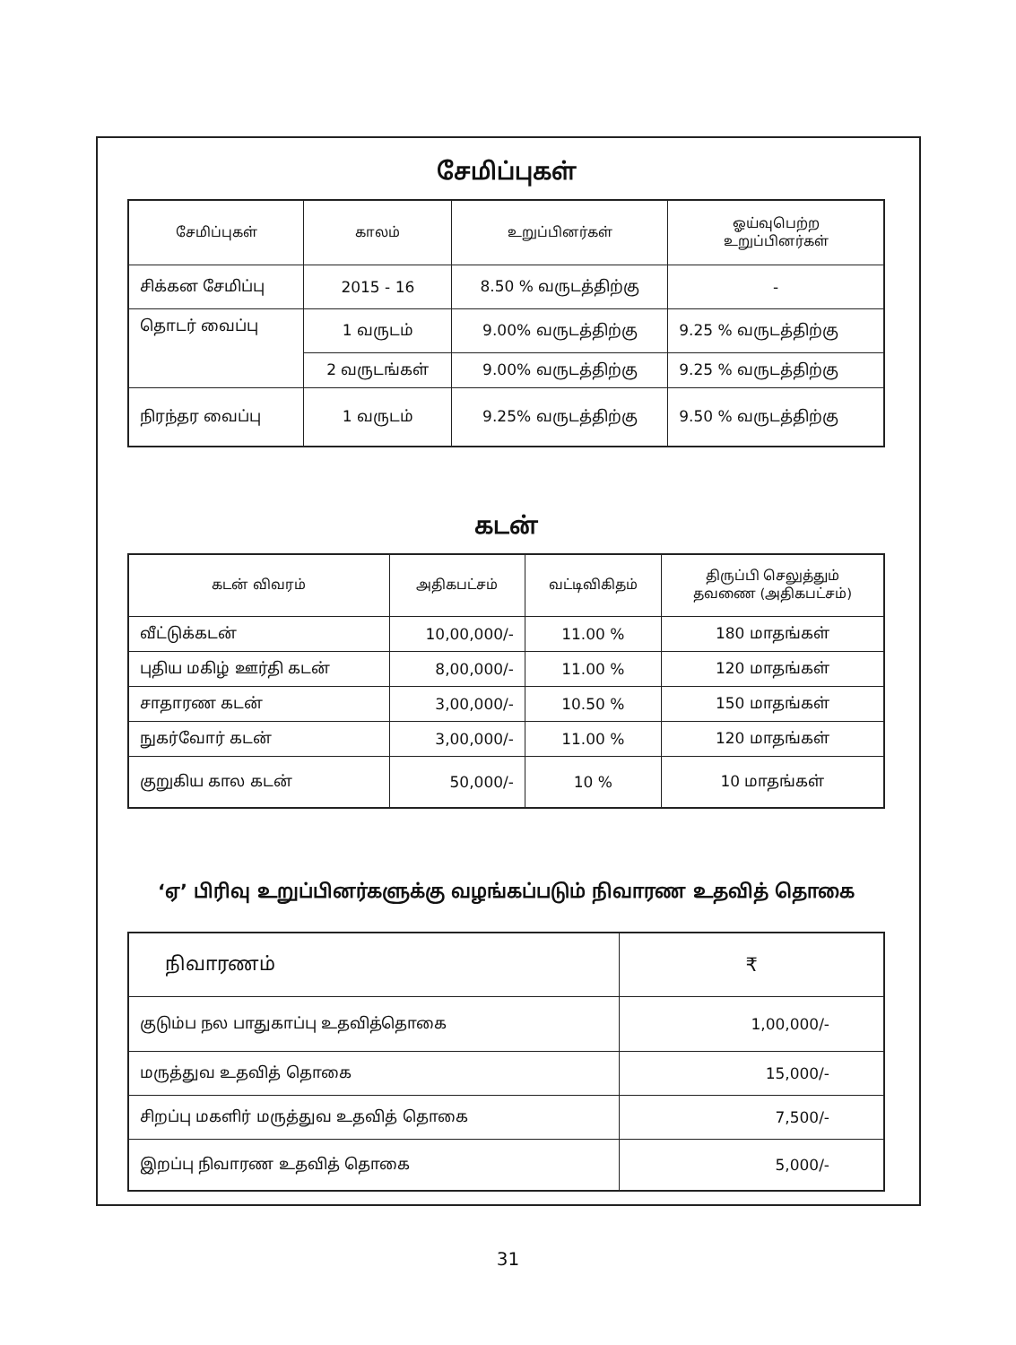சேமிப்புகள்
| சேமிப்புகள் | காலம் | உறுப்பினர்கள் | ஓய்வுபெற்ற உறுப்பினர்கள் |
| --- | --- | --- | --- |
| சிக்கன சேமிப்பு | 2015 - 16 | 8.50 % வருடத்திற்கு | - |
| தொடர் வைப்பு | 1 வருடம் | 9.00% வருடத்திற்கு | 9.25 % வருடத்திற்கு |
| | 2 வருடங்கள் | 9.00% வருடத்திற்கு | 9.25 % வருடத்திற்கு |
| நிரந்தர வைப்பு | 1 வருடம் | 9.25% வருடத்திற்கு | 9.50 % வருடத்திற்கு |
கடன்
| கடன் விவரம் | அதிகபட்சம் | வட்டிவிகிதம் | திருப்பி செலுத்தும் தவணை (அதிகபட்சம்) |
| --- | --- | --- | --- |
| வீட்டுக்கடன் | 10,00,000/- | 11.00 % | 180 மாதங்கள் |
| புதிய மகிழ் ஊர்தி கடன் | 8,00,000/- | 11.00 % | 120 மாதங்கள் |
| சாதாரண கடன் | 3,00,000/- | 10.50 % | 150 மாதங்கள் |
| நுகர்வோர் கடன் | 3,00,000/- | 11.00 % | 120 மாதங்கள் |
| குறுகிய கால கடன் | 50,000/- | 10 % | 10 மாதங்கள் |
‘ஏ’ பிரிவு உறுப்பினர்களுக்கு வழங்கப்படும் நிவாரண உதவித் தொகை
| நிவாரணம் | ₹ |
| குடும்ப நல பாதுகாப்பு உதவித்தொகை | 1,00,000/- |
| மருத்துவ உதவித் தொகை | 15,000/- |
| சிறப்பு மகளிர் மருத்துவ உதவித் தொகை | 7,500/- |
| இறப்பு நிவாரண உதவித் தொகை | 5,000/- |
31